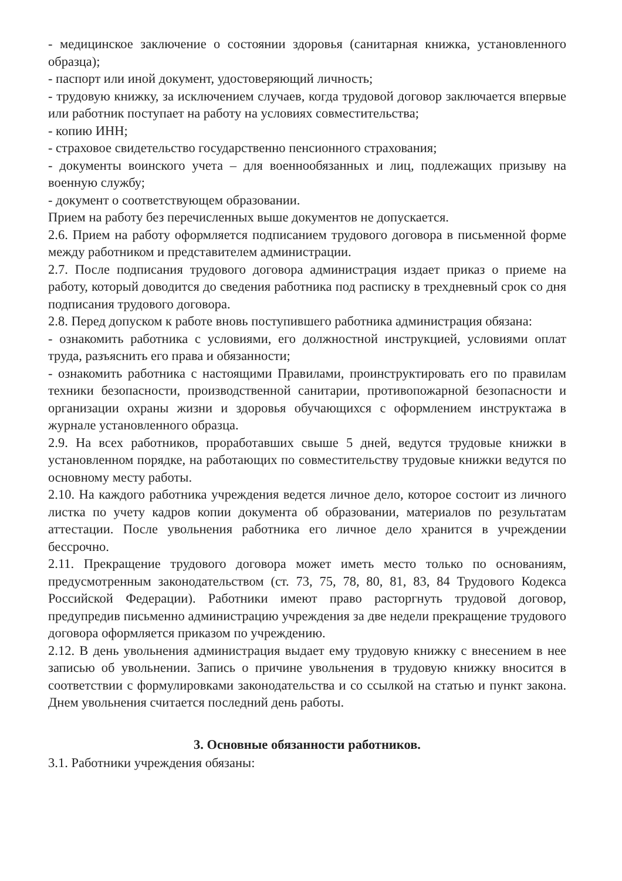- медицинское заключение о состоянии здоровья (санитарная книжка, установленного образца);
- паспорт или иной документ, удостоверяющий личность;
- трудовую книжку, за исключением случаев, когда трудовой договор заключается впервые или работник поступает на работу на условиях совместительства;
- копию ИНН;
- страховое свидетельство государственно пенсионного страхования;
- документы воинского учета – для военнообязанных и лиц, подлежащих призыву на военную службу;
- документ о соответствующем образовании.
Прием на работу без перечисленных выше документов не допускается.
2.6. Прием на работу оформляется подписанием трудового договора в письменной форме между работником и представителем администрации.
2.7. После подписания трудового договора администрация издает приказ о приеме на работу, который доводится до сведения работника под расписку в трехдневный срок со дня подписания трудового договора.
2.8. Перед допуском к работе вновь поступившего работника администрация обязана:
- ознакомить работника с условиями, его должностной инструкцией, условиями оплат труда, разъяснить его права и обязанности;
- ознакомить работника с настоящими Правилами, проинструктировать его по правилам техники безопасности, производственной санитарии, противопожарной безопасности и организации охраны жизни и здоровья обучающихся с оформлением инструктажа в журнале установленного образца.
2.9. На всех работников, проработавших свыше 5 дней, ведутся трудовые книжки в установленном порядке, на работающих по совместительству трудовые книжки ведутся по основному месту работы.
2.10. На каждого работника учреждения ведется личное дело, которое состоит из личного листка по учету кадров копии документа об образовании, материалов по результатам аттестации. После увольнения работника его личное дело хранится в учреждении бессрочно.
2.11. Прекращение трудового договора может иметь место только по основаниям, предусмотренным законодательством (ст. 73, 75, 78, 80, 81, 83, 84 Трудового Кодекса Российской Федерации). Работники имеют право расторгнуть трудовой договор, предупредив письменно администрацию учреждения за две недели прекращение трудового договора оформляется приказом по учреждению.
2.12. В день увольнения администрация выдает ему трудовую книжку с внесением в нее записью об увольнении. Запись о причине увольнения в трудовую книжку вносится в соответствии с формулировками законодательства и со ссылкой на статью и пункт закона. Днем увольнения считается последний день работы.
3. Основные обязанности работников.
3.1. Работники учреждения обязаны: